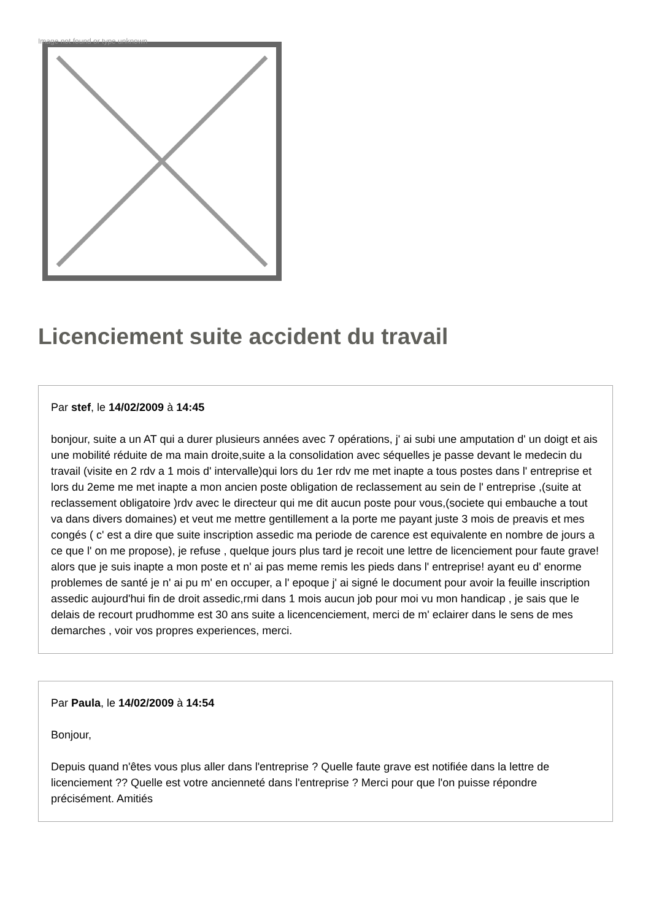Image not found or type unknown
Licenciement suite accident du travail
Par stef, le 14/02/2009 à 14:45
bonjour, suite a un AT qui a durer plusieurs années avec 7 opérations, j' ai subi une amputation d' un doigt et ais une mobilité réduite de ma main droite,suite a la consolidation avec séquelles je passe devant le medecin du travail (visite en 2 rdv a 1 mois d' intervalle)qui lors du 1er rdv me met inapte a tous postes dans l' entreprise et lors du 2eme me met inapte a mon ancien poste obligation de reclassement au sein de l' entreprise ,(suite at reclassement obligatoire )rdv avec le directeur qui me dit aucun poste pour vous,(societe qui embauche a tout va dans divers domaines) et veut me mettre gentillement a la porte me payant juste 3 mois de preavis et mes congés ( c' est a dire que suite inscription assedic ma periode de carence est equivalente en nombre de jours a ce que l' on me propose), je refuse , quelque jours plus tard je recoit une lettre de licenciement pour faute grave! alors que je suis inapte a mon poste et n' ai pas meme remis les pieds dans l' entreprise! ayant eu d' enorme problemes de santé je n' ai pu m' en occuper, a l' epoque j' ai signé le document pour avoir la feuille inscription assedic aujourd'hui fin de droit assedic,rmi dans 1 mois aucun job pour moi vu mon handicap , je sais que le delais de recourt prudhomme est 30 ans suite a licencenciement, merci de m' eclairer dans le sens de mes demarches , voir vos propres experiences, merci.
Par Paula, le 14/02/2009 à 14:54
Bonjour,
Depuis quand n'êtes vous plus aller dans l'entreprise ? Quelle faute grave est notifiée dans la lettre de licenciement ?? Quelle est votre ancienneté dans l'entreprise ? Merci pour que l'on puisse répondre précisément. Amitiés